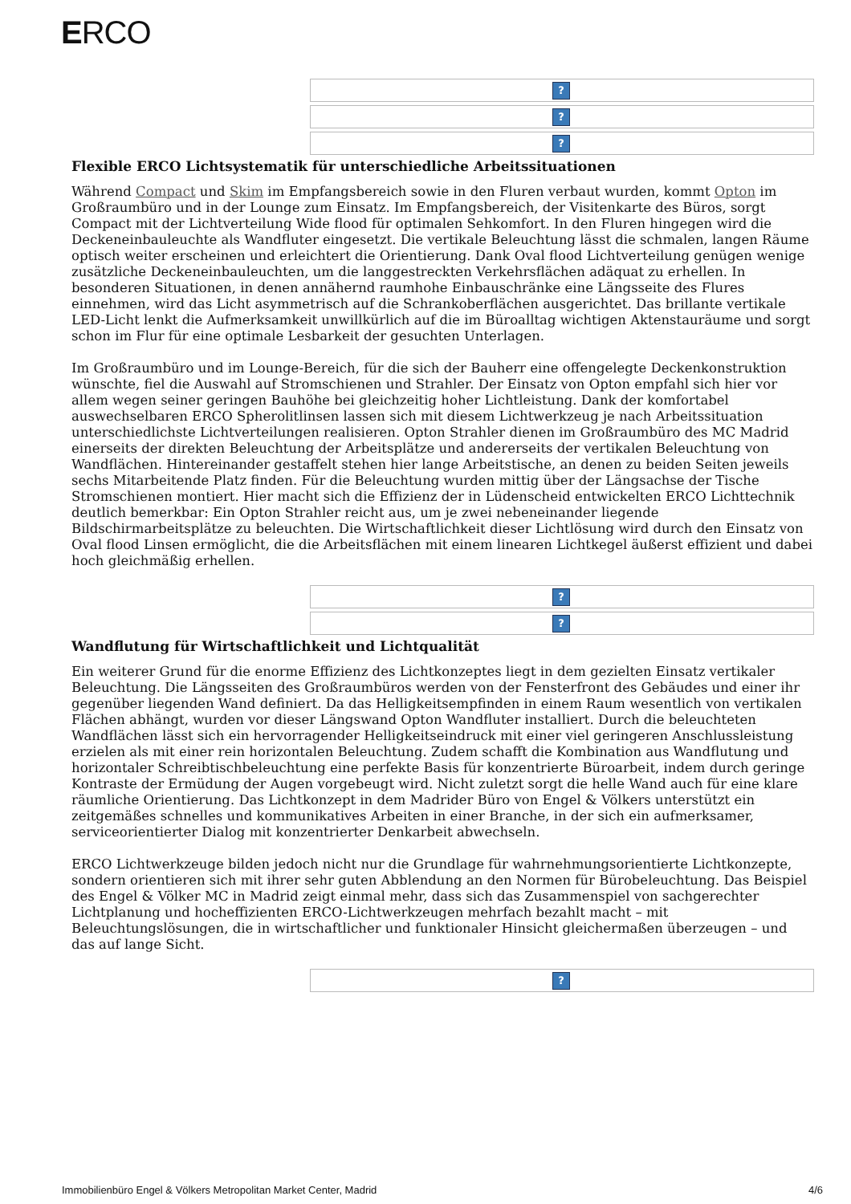ERCO
?
?
?
Flexible ERCO Lichtsystematik für unterschiedliche Arbeitssituationen
Während Compact und Skim im Empfangsbereich sowie in den Fluren verbaut wurden, kommt Opton im Großraumbüro und in der Lounge zum Einsatz. Im Empfangsbereich, der Visitenkarte des Büros, sorgt Compact mit der Lichtverteilung Wide flood für optimalen Sehkomfort. In den Fluren hingegen wird die Deckeneinbauleuchte als Wandfluter eingesetzt. Die vertikale Beleuchtung lässt die schmalen, langen Räume optisch weiter erscheinen und erleichtert die Orientierung. Dank Oval flood Lichtverteilung genügen wenige zusätzliche Deckeneinbauleuchten, um die langgestreckten Verkehrsflächen adäquat zu erhellen. In besonderen Situationen, in denen annähernd raumhohe Einbauschränke eine Längsseite des Flures einnehmen, wird das Licht asymmetrisch auf die Schrankoberflächen ausgerichtet. Das brillante vertikale LED-Licht lenkt die Aufmerksamkeit unwillkürlich auf die im Büroalltag wichtigen Aktenstauräume und sorgt schon im Flur für eine optimale Lesbarkeit der gesuchten Unterlagen.
Im Großraumbüro und im Lounge-Bereich, für die sich der Bauherr eine offengelegte Deckenkonstruktion wünschte, fiel die Auswahl auf Stromschienen und Strahler. Der Einsatz von Opton empfahl sich hier vor allem wegen seiner geringen Bauhöhe bei gleichzeitig hoher Lichtleistung. Dank der komfortabel auswechselbaren ERCO Spherolitlinsen lassen sich mit diesem Lichtwerkzeug je nach Arbeitssituation unterschiedlichste Lichtverteilungen realisieren. Opton Strahler dienen im Großraumbüro des MC Madrid einerseits der direkten Beleuchtung der Arbeitsplätze und andererseits der vertikalen Beleuchtung von Wandflächen. Hintereinander gestaffelt stehen hier lange Arbeitstische, an denen zu beiden Seiten jeweils sechs Mitarbeitende Platz finden. Für die Beleuchtung wurden mittig über der Längsachse der Tische Stromschienen montiert. Hier macht sich die Effizienz der in Lüdenscheid entwickelten ERCO Lichttechnik deutlich bemerkbar: Ein Opton Strahler reicht aus, um je zwei nebeneinander liegende Bildschirmarbeitsplätze zu beleuchten. Die Wirtschaftlichkeit dieser Lichtlösung wird durch den Einsatz von Oval flood Linsen ermöglicht, die die Arbeitsflächen mit einem linearen Lichtkegel äußerst effizient und dabei hoch gleichmäßig erhellen.
?
?
Wandflutung für Wirtschaftlichkeit und Lichtqualität
Ein weiterer Grund für die enorme Effizienz des Lichtkonzeptes liegt in dem gezielten Einsatz vertikaler Beleuchtung. Die Längsseiten des Großraumbüros werden von der Fensterfront des Gebäudes und einer ihr gegenüber liegenden Wand definiert. Da das Helligkeitsempfinden in einem Raum wesentlich von vertikalen Flächen abhängt, wurden vor dieser Längswand Opton Wandfluter installiert. Durch die beleuchteten Wandflächen lässt sich ein hervorragender Helligkeitseindruck mit einer viel geringeren Anschlussleistung erzielen als mit einer rein horizontalen Beleuchtung. Zudem schafft die Kombination aus Wandflutung und horizontaler Schreibtischbeleuchtung eine perfekte Basis für konzentrierte Büroarbeit, indem durch geringe Kontraste der Ermüdung der Augen vorgebeugt wird. Nicht zuletzt sorgt die helle Wand auch für eine klare räumliche Orientierung. Das Lichtkonzept in dem Madrider Büro von Engel & Völkers unterstützt ein zeitgemäßes schnelles und kommunikatives Arbeiten in einer Branche, in der sich ein aufmerksamer, serviceorientierter Dialog mit konzentrierter Denkarbeit abwechseln.
ERCO Lichtwerkzeuge bilden jedoch nicht nur die Grundlage für wahrnehmungsorientierte Lichtkonzepte, sondern orientieren sich mit ihrer sehr guten Abblendung an den Normen für Bürobeleuchtung. Das Beispiel des Engel & Völker MC in Madrid zeigt einmal mehr, dass sich das Zusammenspiel von sachgerechter Lichtplanung und hocheffizienten ERCO-Lichtwerkzeugen mehrfach bezahlt macht – mit Beleuchtungslösungen, die in wirtschaftlicher und funktionaler Hinsicht gleichermaßen überzeugen – und das auf lange Sicht.
?
Immobilienbüro Engel & Völkers Metropolitan Market Center, Madrid 4/6